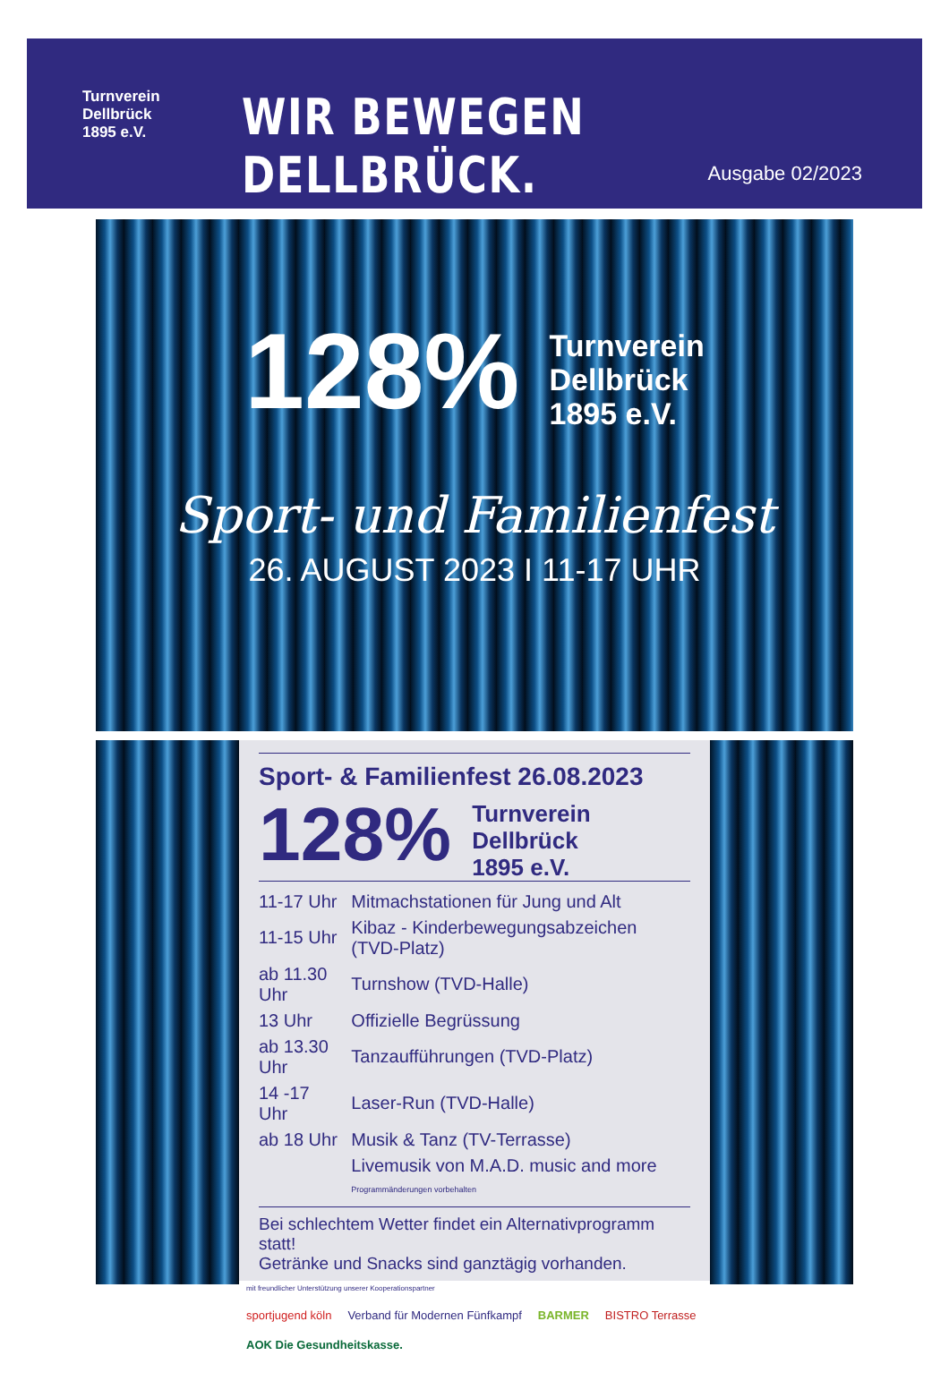Turnverein
Dellbrück
1895 e.V.
WIR BEWEGEN DELLBRÜCK.
Ausgabe 02/2023
128% Turnverein
Dellbrück
1895 e.V.
Sport- und Familienfest
26. AUGUST 2023 I 11-17 UHR
Sport- & Familienfest 26.08.2023
128% Turnverein
Dellbrück
1895 e.V.
| 11-17 Uhr | Mitmachstationen für Jung und Alt |
| 11-15 Uhr | Kibaz - Kinderbewegungsabzeichen (TVD-Platz) |
| ab 11.30 Uhr | Turnshow (TVD-Halle) |
| 13 Uhr | Offizielle Begrüssung |
| ab 13.30 Uhr | Tanzaufführungen (TVD-Platz) |
| 14 -17 Uhr | Laser-Run (TVD-Halle) |
| ab 18 Uhr | Musik & Tanz (TV-Terrasse) |
| | Livemusik von M.A.D. music and more Programmänderungen vorbehalten |
Bei schlechtem Wetter findet ein Alternativprogramm statt!
Getränke und Snacks sind ganztägig vorhanden.
mit freundlicher Unterstützung unserer Kooperationspartner
sportjugend köln Verband für Modernen Fünfkampf BARMER BISTRO Terrasse AOK Die Gesundheitskasse.